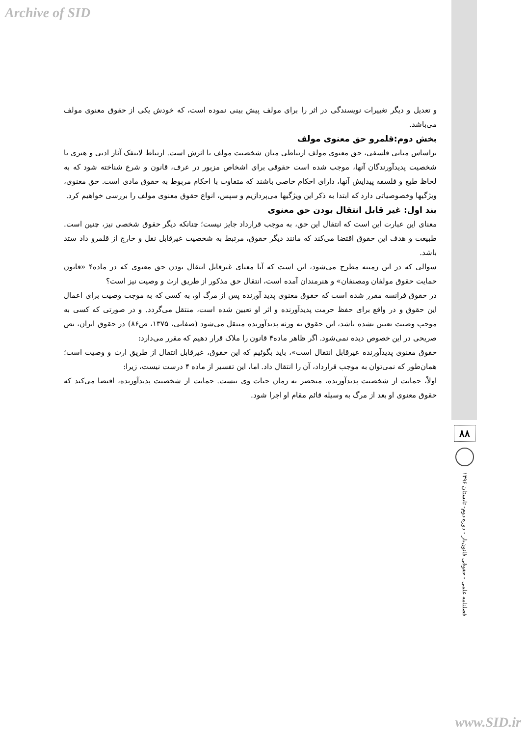Archive of SID
و تعدیل و دیگر تغییرات نویسندگی در اثر را برای مولف پیش بینی نموده است، که خودش یکی از حقوق معنوی مولف می‌باشد.
بخش دوم:قلمرو حق معنوی مولف
براساس مبانی فلسفی، حق معنوی مولف ارتباطی میان شخصیت مولف با اثرش است. ارتباط لاینفک آثار ادبی و هنری با شخصیت پدیدآورندگان آنها، موجب شده است حقوقی برای اشخاص مزبور در عرف، قانون و شرع شناخته شود که به لحاظ طبع و فلسفه پیدایش آنها، دارای احکام خاصی باشند که متفاوت با احکام مربوط به حقوق مادی است. حق معنوی، ویژگیها وخصوصیاتی دارد که ابتدا به ذکر این ویژگیها می‌پردازیم و سپس، انواع حقوق معنوی مولف را بررسی خواهیم کرد.
بند اول: غیر قابل انتقال بودن حق معنوی
معنای این عبارت این است که انتقال این حق، به موجب قرارداد جایز نیست؛ چنانکه دیگر حقوق شخصی نیز، چنین است. طبیعت و هدف این حقوق اقتضا می‌کند که مانند دیگر حقوق، مرتبط به شخصیت غیرقابل نقل و خارج از قلمرو داد ستد باشد.
سوالی که در این زمینه مطرح می‌شود، این است که آیا معنای غیرقابل انتقال بودن حق معنوی که در ماده۴ «قانون حمایت حقوق مولفان ومصنفان» و هنرمندان آمده است، انتقال حق مذکور از طریق ارث و وصیت نیز است؟
در حقوق فرانسه مقرر شده است که حقوق معنوی پدید آورنده پس از مرگ او، به کسی که به موجب وصیت برای اعمال این حقوق و در واقع برای حفظ حرمت پدیدآورنده و اثر او تعیین شده است، منتقل می‌گردد. و در صورتی که کسی به موجب وصیت تعیین نشده باشد، این حقوق به ورثه پدیدآورنده منتقل می‌شود (صفایی، ۱۳۷۵، ص۸۶) در حقوق ایران، نص صریحی در این خصوص دیده نمی‌شود. اگر ظاهر ماده۴ قانون را ملاک قرار دهیم که مقرر می‌دارد:
حقوق معنوی پدیدآورنده غیرقابل انتقال است»، باید بگوئیم که این حقوق، غیرقابل انتقال از طریق ارث و وصیت است؛همان‌طور که نمی‌توان به موجب قرارداد، آن را انتقال داد. اما، این تفسیر از ماده ۴ درست نیست، زیرا:
اولاً، حمایت از شخصیت پدیدآورنده، منحصر به زمان حیات وی نیست. حمایت از شخصیت پدیدآورنده، اقتضا می‌کند که حقوق معنوی او بعد از مرگ به وسیله قائم مقام او اجرا شود.
۸۸
فصلنامه علمی - حقوقی قانون‌یار - دوره دوم- تابستان ۱۳۹۶
www.SID.ir